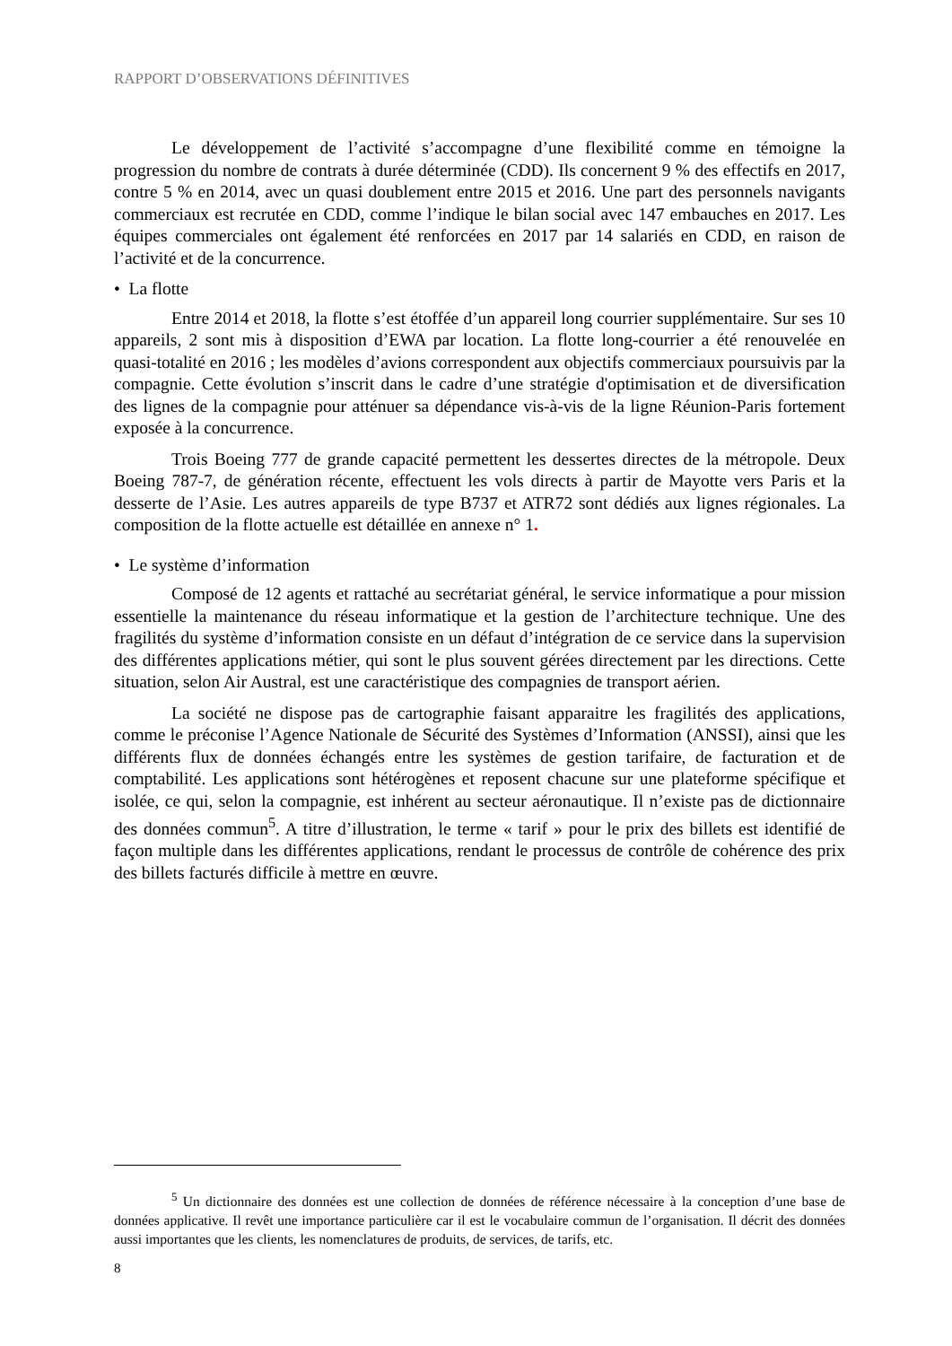RAPPORT D’OBSERVATIONS DÉFINITIVES
Le développement de l’activité s’accompagne d’une flexibilité comme en témoigne la progression du nombre de contrats à durée déterminée (CDD). Ils concernent 9 % des effectifs en 2017, contre 5 % en 2014, avec un quasi doublement entre 2015 et 2016. Une part des personnels navigants commerciaux est recrutée en CDD, comme l’indique le bilan social avec 147 embauches en 2017. Les équipes commerciales ont également été renforcées en 2017 par 14 salariés en CDD, en raison de l’activité et de la concurrence.
• La flotte
Entre 2014 et 2018, la flotte s’est étoffée d’un appareil long courrier supplémentaire. Sur ses 10 appareils, 2 sont mis à disposition d’EWA par location. La flotte long-courrier a été renouvelée en quasi-totalité en 2016 ; les modèles d’avions correspondent aux objectifs commerciaux poursuivis par la compagnie. Cette évolution s’inscrit dans le cadre d’une stratégie d'optimisation et de diversification des lignes de la compagnie pour atténuer sa dépendance vis-à-vis de la ligne Réunion-Paris fortement exposée à la concurrence.
Trois Boeing 777 de grande capacité permettent les dessertes directes de la métropole. Deux Boeing 787-7, de génération récente, effectuent les vols directs à partir de Mayotte vers Paris et la desserte de l’Asie. Les autres appareils de type B737 et ATR72 sont dédiés aux lignes régionales. La composition de la flotte actuelle est détaillée en annexe n° 1.
• Le système d’information
Composé de 12 agents et rattaché au secrétariat général, le service informatique a pour mission essentielle la maintenance du réseau informatique et la gestion de l’architecture technique. Une des fragilités du système d’information consiste en un défaut d’intégration de ce service dans la supervision des différentes applications métier, qui sont le plus souvent gérées directement par les directions. Cette situation, selon Air Austral, est une caractéristique des compagnies de transport aérien.
La société ne dispose pas de cartographie faisant apparaitre les fragilités des applications, comme le préconise l’Agence Nationale de Sécurité des Systèmes d’Information (ANSSI), ainsi que les différents flux de données échangés entre les systèmes de gestion tarifaire, de facturation et de comptabilité. Les applications sont hétérogènes et reposent chacune sur une plateforme spécifique et isolée, ce qui, selon la compagnie, est inhérent au secteur aéronautique. Il n’existe pas de dictionnaire des données commun<sup>5</sup>. A titre d’illustration, le terme « tarif » pour le prix des billets est identifié de façon multiple dans les différentes applications, rendant le processus de contrôle de cohérence des prix des billets facturés difficile à mettre en œuvre.
<sup>5</sup> Un dictionnaire des données est une collection de données de référence nécessaire à la conception d’une base de données applicative. Il revêt une importance particulière car il est le vocabulaire commun de l’organisation. Il décrit des données aussi importantes que les clients, les nomenclatures de produits, de services, de tarifs, etc.
8